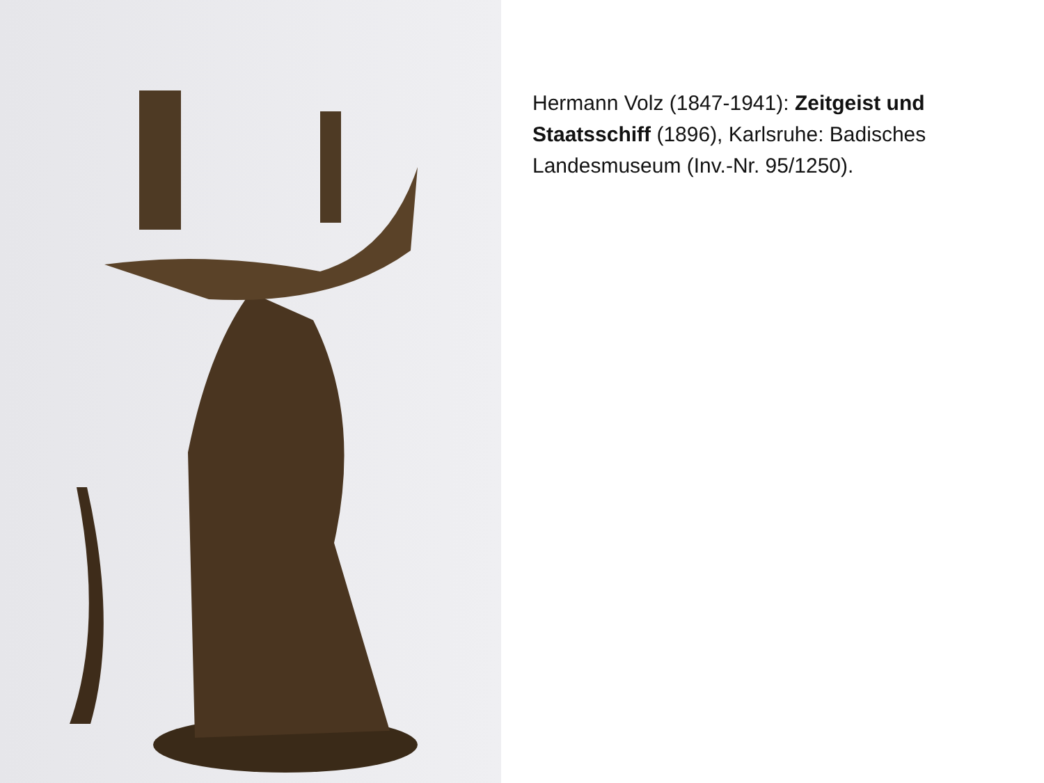Hermann Volz (1847-1941): Zeitgeist und Staatsschiff (1896), Karlsruhe: Badisches Landesmuseum (Inv.-Nr. 95/1250).